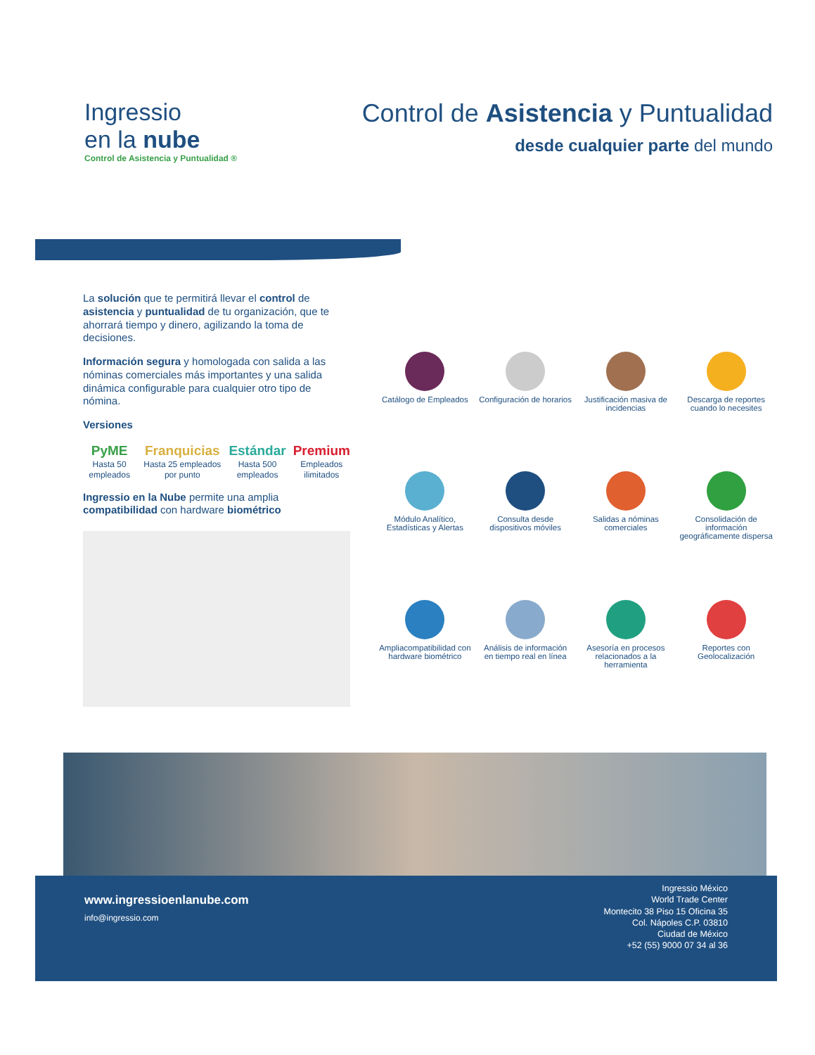Ingressio
en la nube
Control de Asistencia y Puntualidad ®
Control de Asistencia y Puntualidad
desde cualquier parte del mundo
La solución que te permitirá llevar el control de asistencia y puntualidad de tu organización, que te ahorrará tiempo y dinero, agilizando la toma de decisiones.
Información segura y homologada con salida a las nóminas comerciales más importantes y una salida dinámica configurable para cualquier otro tipo de nómina.
Versiones
PyME
Hasta 50 empleados
Franquicias
Hasta 25 empleados por punto
Estándar
Hasta 500 empleados
Premium
Empleados ilimitados
Ingressio en la Nube permite una amplia compatibilidad con hardware biométrico
Catálogo de Empleados
Configuración de horarios
Justificación masiva de incidencias
Descarga de reportes cuando lo necesites
Módulo Analítico, Estadísticas y Alertas
Consulta desde dispositivos móviles
Salidas a nóminas comerciales
Consolidación de información geográficamente dispersa
Ampliacompatibilidad con hardware biométrico
Análisis de información en tiempo real en línea
Asesoría en procesos relacionados a la herramienta
Reportes con Geolocalización
www.ingressioenlanube.com
info@ingressio.com
Ingressio México
World Trade Center
Montecito 38 Piso 15 Oficina 35
Col. Nápoles C.P. 03810
Ciudad de México
+52 (55) 9000 07 34 al 36